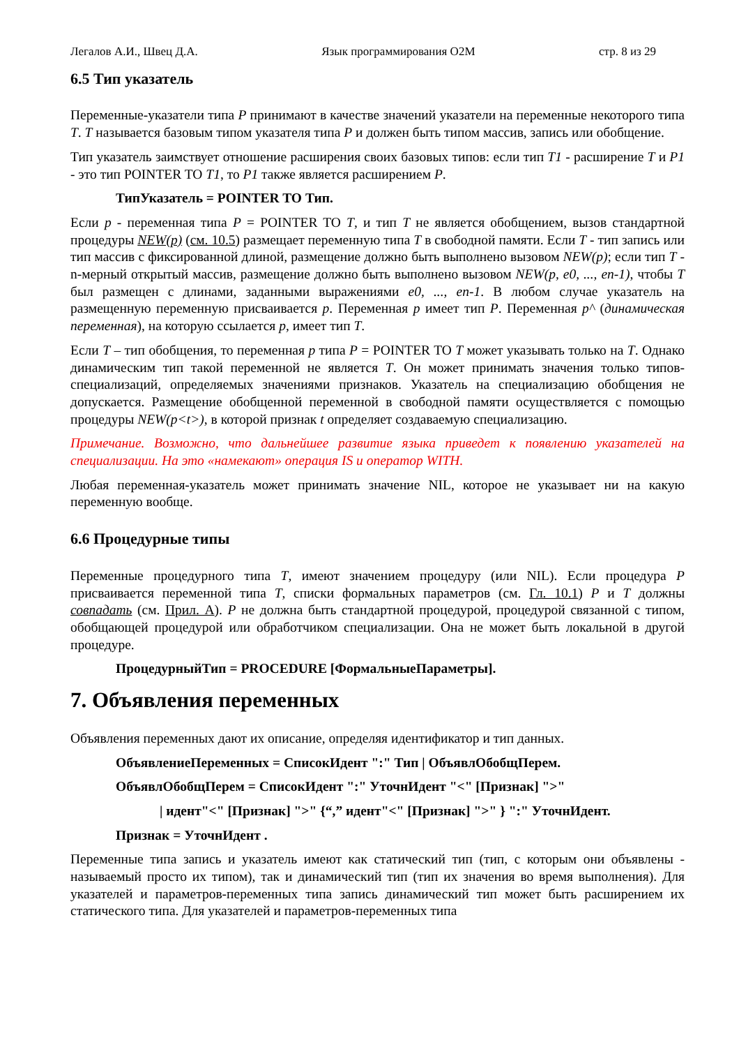Легалов А.И., Швец Д.А. Язык программирования O2M стр. 8 из 29
6.5 Тип указатель
Переменные-указатели типа P принимают в качестве значений указатели на переменные некоторого типа T. T называется базовым типом указателя типа P и должен быть типом массив, запись или обобщение.
Тип указатель заимствует отношение расширения своих базовых типов: если тип T1 - расширение T и P1 - это тип POINTER TO T1, то P1 также является расширением P.
ТипУказатель = POINTER TO Тип.
Если p - переменная типа P = POINTER TO T, и тип T не является обобщением, вызов стандартной процедуры NEW(p) (см. 10.5) размещает переменную типа T в свободной памяти. Если T - тип запись или тип массив с фиксированной длиной, размещение должно быть выполнено вызовом NEW(p); если тип T - n-мерный открытый массив, размещение должно быть выполнено вызовом NEW(p, e0, ..., en-1), чтобы T был размещен с длинами, заданными выражениями e0, ..., en-1. В любом случае указатель на размещенную переменную присваивается p. Переменная p имеет тип P. Переменная p^ (динамическая переменная), на которую ссылается p, имеет тип T.
Если T – тип обобщения, то переменная p типа P = POINTER TO T может указывать только на T. Однако динамическим тип такой переменной не является T. Он может принимать значения только типов-специализаций, определяемых значениями признаков. Указатель на специализацию обобщения не допускается. Размещение обобщенной переменной в свободной памяти осуществляется с помощью процедуры NEW(p<t>), в которой признак t определяет создаваемую специализацию.
Примечание. Возможно, что дальнейшее развитие языка приведет к появлению указателей на специализации. На это «намекают» операция IS и оператор WITH.
Любая переменная-указатель может принимать значение NIL, которое не указывает ни на какую переменную вообще.
6.6 Процедурные типы
Переменные процедурного типа T, имеют значением процедуру (или NIL). Если процедура P присваивается переменной типа T, списки формальных параметров (см. Гл. 10.1) P и T должны совпадать (см. Прил. А). P не должна быть стандартной процедурой, процедурой связанной с типом, обобщающей процедурой или обработчиком специализации. Она не может быть локальной в другой процедуре.
ПроцедурныйТип = PROCEDURE [ФормальныеПараметры].
7. Объявления переменных
Объявления переменных дают их описание, определяя идентификатор и тип данных.
ОбъявлениеПеременных = СписокИдент ":" Тип | ОбъявлОбобщПерем.
ОбъявлОбобщПерем = СписокИдент ":" УточнИдент "<" [Признак] ">"
| идент"<" [Признак] ">" {“,” идент"<" [Признак] ">" } ":" УточнИдент.
Признак = УточнИдент .
Переменные типа запись и указатель имеют как статический тип (тип, с которым они объявлены - называемый просто их типом), так и динамический тип (тип их значения во время выполнения). Для указателей и параметров-переменных типа запись динамический тип может быть расширением их статического типа. Для указателей и параметров-переменных типа